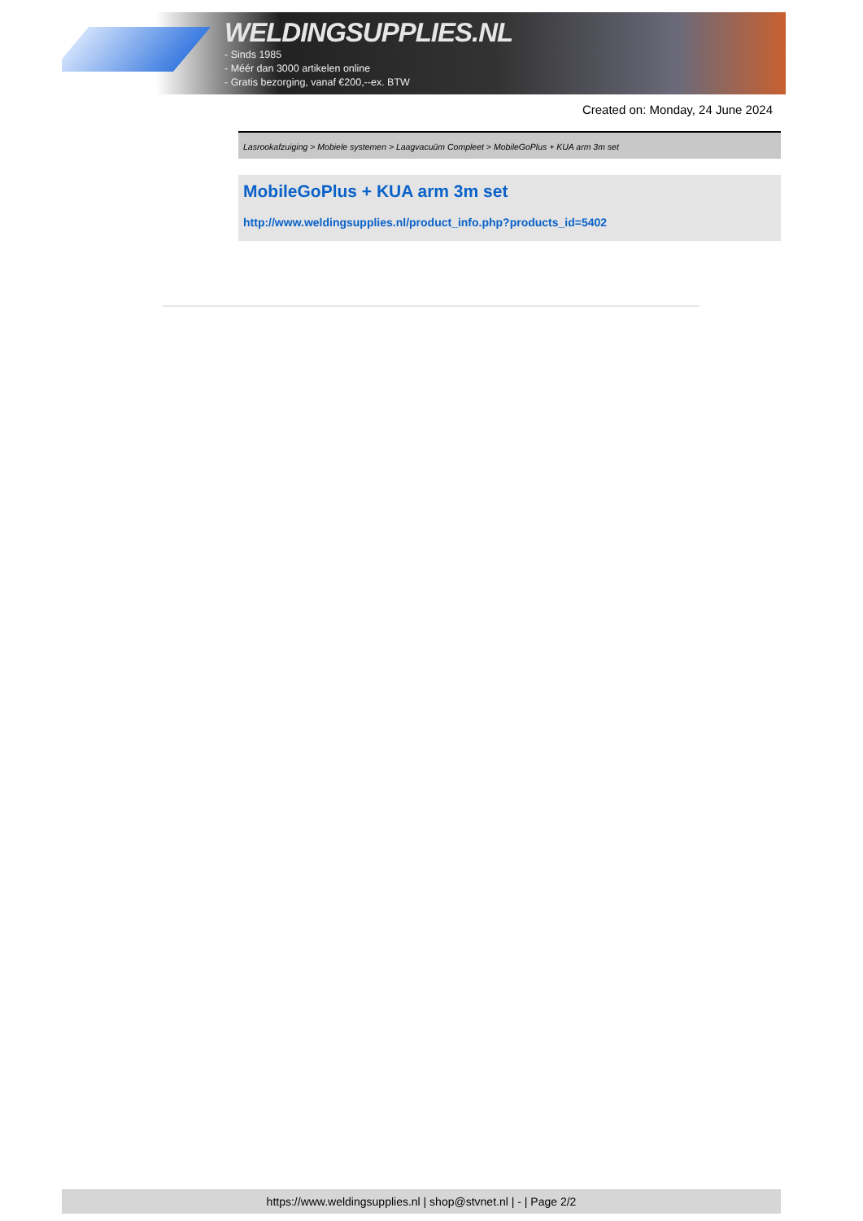WELDINGSUPPLIES.NL
- Sinds 1985
- Méér dan 3000 artikelen online
- Gratis bezorging, vanaf €200,--ex. BTW
Created on: Monday, 24 June 2024
Lasrookafzuiging > Mobiele systemen > Laagvacuüm Compleet > MobileGoPlus + KUA arm 3m set
MobileGoPlus + KUA arm 3m set
http://www.weldingsupplies.nl/product_info.php?products_id=5402
https://www.weldingsupplies.nl | shop@stvnet.nl | - | Page 2/2